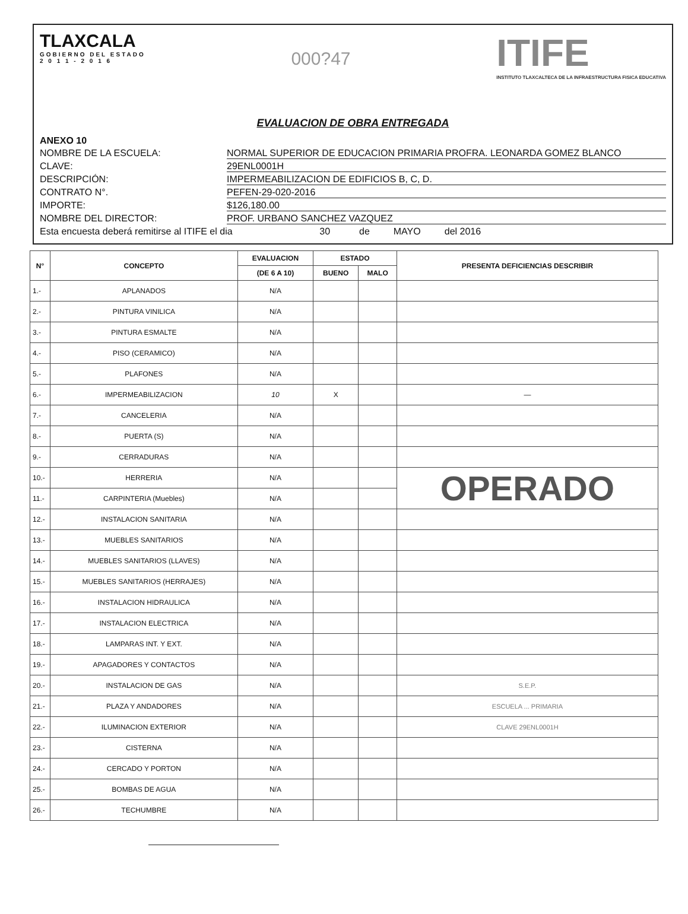TLAXCALA
GOBIERNO DEL ESTADO
2 0 1 1 - 2 0 1 6
000?47
ITIFE
INSTITUTO TLAXCALTECA DE LA INFRAESTRUCTURA FISICA EDUCATIVA
EVALUACION DE OBRA ENTREGADA
ANEXO 10
NOMBRE DE LA ESCUELA: NORMAL SUPERIOR DE EDUCACION PRIMARIA PROFRA. LEONARDA GOMEZ BLANCO
CLAVE: 29ENL0001H
DESCRIPCIÓN: IMPERMEABILIZACION DE EDIFICIOS B, C, D.
CONTRATO N°. PEFEN-29-020-2016
IMPORTE: $126,180.00
NOMBRE DEL DIRECTOR: PROF. URBANO SANCHEZ VAZQUEZ
Esta encuesta deberá remitirse al ITIFE el dia 30 de MAYO del 2016
| N° | CONCEPTO | EVALUACION | ESTADO | | PRESENTA DEFICIENCIAS DESCRIBIR |
| --- | --- | --- | --- | --- | --- |
| | | (DE 6 A 10) | BUENO | MALO | |
| 1.- | APLANADOS | N/A | | | |
| 2.- | PINTURA VINILICA | N/A | | | |
| 3.- | PINTURA ESMALTE | N/A | | | |
| 4.- | PISO (CERAMICO) | N/A | | | |
| 5.- | PLAFONES | N/A | | | |
| 6.- | IMPERMEABILIZACION | 10 | X | | — |
| 7.- | CANCELERIA | N/A | | | |
| 8.- | PUERTA (S) | N/A | | | |
| 9.- | CERRADURAS | N/A | | | |
| 10.- | HERRERIA | N/A | | | OPERADO |
| 11.- | CARPINTERIA (Muebles) | N/A | | | |
| 12.- | INSTALACION SANITARIA | N/A | | | |
| 13.- | MUEBLES SANITARIOS | N/A | | | |
| 14.- | MUEBLES SANITARIOS (LLAVES) | N/A | | | |
| 15.- | MUEBLES SANITARIOS (HERRAJES) | N/A | | | |
| 16.- | INSTALACION HIDRAULICA | N/A | | | |
| 17.- | INSTALACION ELECTRICA | N/A | | | |
| 18.- | LAMPARAS INT. Y EXT. | N/A | | | |
| 19.- | APAGADORES Y CONTACTOS | N/A | | | |
| 20.- | INSTALACION DE GAS | N/A | | | S.E.P. |
| 21.- | PLAZA Y ANDADORES | N/A | | | ESCUELA ... PRIMARIA |
| 22.- | ILUMINACION EXTERIOR | N/A | | | CLAVE 29ENL0001H |
| 23.- | CISTERNA | N/A | | | |
| 24.- | CERCADO Y PORTON | N/A | | | |
| 25.- | BOMBAS DE AGUA | N/A | | | |
| 26.- | TECHUMBRE | N/A | | | |